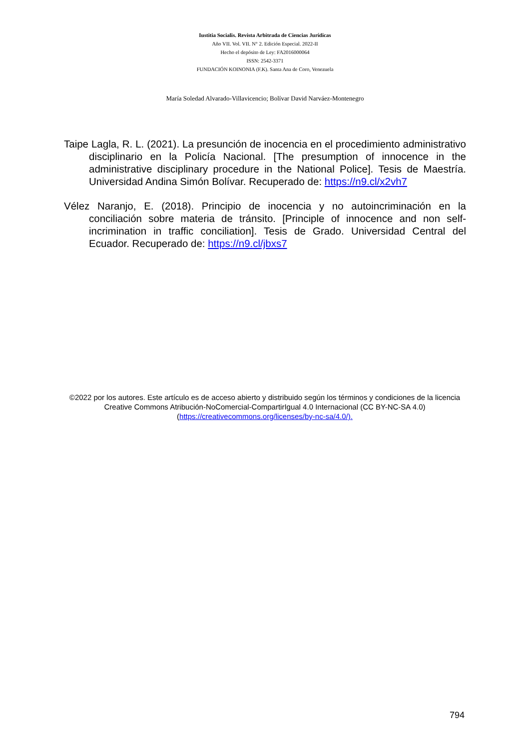Iustitia Socialis. Revista Arbitrada de Ciencias Jurídicas
Año VII. Vol. VII. N° 2. Edición Especial. 2022-II
Hecho el depósito de Ley: FA2016000064
ISSN: 2542-3371
FUNDACIÓN KOINONIA (F.K). Santa Ana de Coro, Venezuela
María Soledad Alvarado-Villavicencio; Bolívar David Narváez-Montenegro
Taipe Lagla, R. L. (2021). La presunción de inocencia en el procedimiento administrativo disciplinario en la Policía Nacional. [The presumption of innocence in the administrative disciplinary procedure in the National Police]. Tesis de Maestría. Universidad Andina Simón Bolívar. Recuperado de: https://n9.cl/x2vh7
Vélez Naranjo, E. (2018). Principio de inocencia y no autoincriminación en la conciliación sobre materia de tránsito. [Principle of innocence and non self-incrimination in traffic conciliation]. Tesis de Grado. Universidad Central del Ecuador. Recuperado de: https://n9.cl/jbxs7
©2022 por los autores. Este artículo es de acceso abierto y distribuido según los términos y condiciones de la licencia Creative Commons Atribución-NoComercial-CompartirIgual 4.0 Internacional (CC BY-NC-SA 4.0) (https://creativecommons.org/licenses/by-nc-sa/4.0/).
794